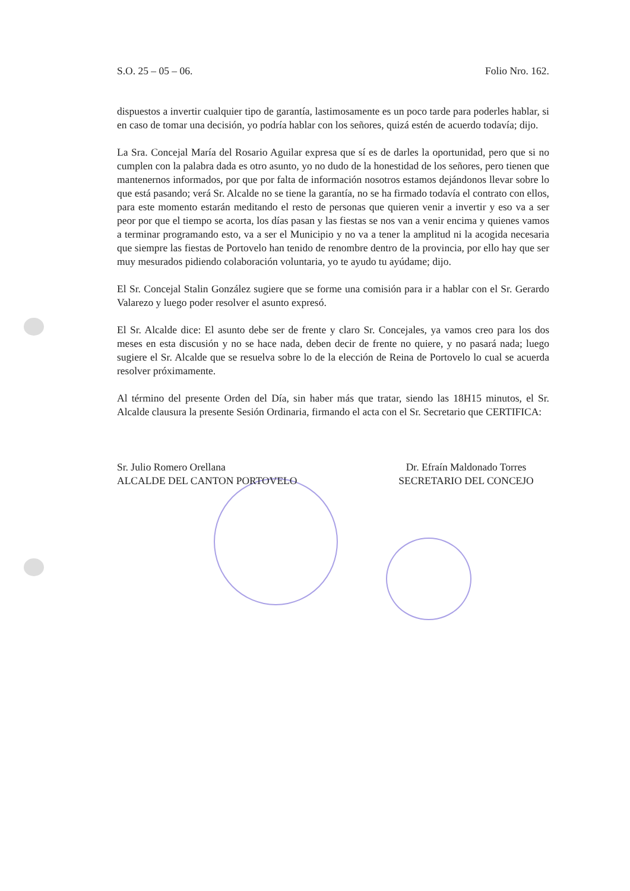S.O. 25 – 05 – 06. Folio Nro. 162.
dispuestos a invertir cualquier tipo de garantía, lastimosamente es un poco tarde para poderles hablar, si en caso de tomar una decisión, yo podría hablar con los señores, quizá estén de acuerdo todavía; dijo.
La Sra. Concejal María del Rosario Aguilar expresa que sí es de darles la oportunidad, pero que si no cumplen con la palabra dada es otro asunto, yo no dudo de la honestidad de los señores, pero tienen que mantenernos informados, por que por falta de información nosotros estamos dejándonos llevar sobre lo que está pasando; verá Sr. Alcalde no se tiene la garantía, no se ha firmado todavía el contrato con ellos, para este momento estarán meditando el resto de personas que quieren venir a invertir y eso va a ser peor por que el tiempo se acorta, los días pasan y las fiestas se nos van a venir encima y quienes vamos a terminar programando esto, va a ser el Municipio y no va a tener la amplitud ni la acogida necesaria que siempre las fiestas de Portovelo han tenido de renombre dentro de la provincia, por ello hay que ser muy mesurados pidiendo colaboración voluntaria, yo te ayudo tu ayúdame; dijo.
El Sr. Concejal Stalin González sugiere que se forme una comisión para ir a hablar con el Sr. Gerardo Valarezo y luego poder resolver el asunto expresó.
El Sr. Alcalde dice: El asunto debe ser de frente y claro Sr. Concejales, ya vamos creo para los dos meses en esta discusión y no se hace nada, deben decir de frente no quiere, y no pasará nada; luego sugiere el Sr. Alcalde que se resuelva sobre lo de la elección de Reina de Portovelo lo cual se acuerda resolver próximamente.
Al término del presente Orden del Día, sin haber más que tratar, siendo las 18H15 minutos, el Sr. Alcalde clausura la presente Sesión Ordinaria, firmando el acta con el Sr. Secretario que CERTIFICA:
Sr. Julio Romero Orellana
ALCALDE DEL CANTON PORTOVELO
Dr. Efraín Maldonado Torres
SECRETARIO DEL CONCEJO